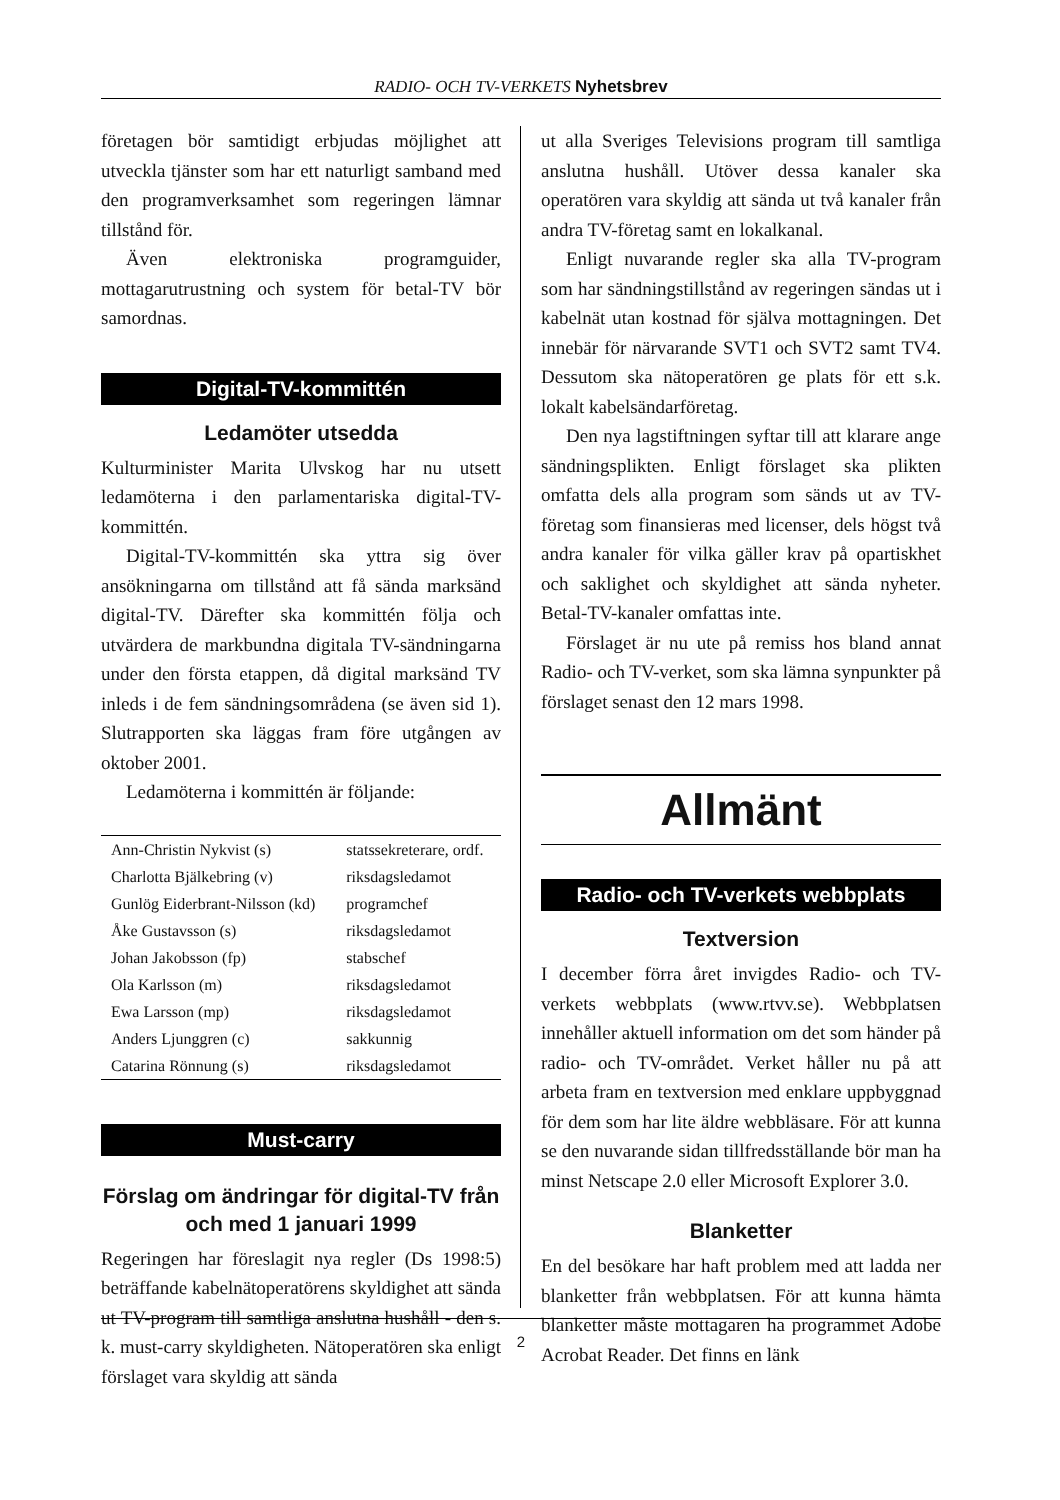RADIO- OCH TV-VERKETS Nyhetsbrev
företagen bör samtidigt erbjudas möjlighet att utveckla tjänster som har ett naturligt samband med den programverksamhet som regeringen lämnar tillstånd för.
Även elektroniska programguider, mottagarutrustning och system för betal-TV bör samordnas.
Digital-TV-kommittén
Ledamöter utsedda
Kulturminister Marita Ulvskog har nu utsett ledamöterna i den parlamentariska digital-TV-kommittén.
Digital-TV-kommittén ska yttra sig över ansökningarna om tillstånd att få sända marksänd digital-TV. Därefter ska kommittén följa och utvärdera de markbundna digitala TV-sändningarna under den första etappen, då digital marksänd TV inleds i de fem sändningsområdena (se även sid 1). Slutrapporten ska läggas fram före utgången av oktober 2001.
Ledamöterna i kommittén är följande:
| Ann-Christin Nykvist (s) | statssekreterare, ordf. |
| Charlotta Bjälkebring (v) | riksdagsledamot |
| Gunlög Eiderbrant-Nilsson (kd) | programchef |
| Åke Gustavsson (s) | riksdagsledamot |
| Johan Jakobsson (fp) | stabschef |
| Ola Karlsson (m) | riksdagsledamot |
| Ewa Larsson (mp) | riksdagsledamot |
| Anders Ljunggren (c) | sakkunnig |
| Catarina Rönnung (s) | riksdagsledamot |
Must-carry
Förslag om ändringar för digital-TV från och med 1 januari 1999
Regeringen har föreslagit nya regler (Ds 1998:5) beträffande kabelnätoperatörens skyldighet att sända ut TV-program till samtliga anslutna hushåll - den s. k. must-carry skyldigheten. Nätoperatören ska enligt förslaget vara skyldig att sända
ut alla Sveriges Televisions program till samtliga anslutna hushåll. Utöver dessa kanaler ska operatören vara skyldig att sända ut två kanaler från andra TV-företag samt en lokalkanal.
Enligt nuvarande regler ska alla TV-program som har sändningstillstånd av regeringen sändas ut i kabelnät utan kostnad för själva mottagningen. Det innebär för närvarande SVT1 och SVT2 samt TV4. Dessutom ska nätoperatören ge plats för ett s.k. lokalt kabelsändarföretag.
Den nya lagstiftningen syftar till att klarare ange sändningsplikten. Enligt förslaget ska plikten omfatta dels alla program som sänds ut av TV-företag som finansieras med licenser, dels högst två andra kanaler för vilka gäller krav på opartiskhet och saklighet och skyldighet att sända nyheter. Betal-TV-kanaler omfattas inte.
Förslaget är nu ute på remiss hos bland annat Radio- och TV-verket, som ska lämna synpunkter på förslaget senast den 12 mars 1998.
Allmänt
Radio- och TV-verkets webbplats
Textversion
I december förra året invigdes Radio- och TV-verkets webbplats (www.rtvv.se). Webbplatsen innehåller aktuell information om det som händer på radio- och TV-området. Verket håller nu på att arbeta fram en textversion med enklare uppbyggnad för dem som har lite äldre webbläsare. För att kunna se den nuvarande sidan tillfredsställande bör man ha minst Netscape 2.0 eller Microsoft Explorer 3.0.
Blanketter
En del besökare har haft problem med att ladda ner blanketter från webbplatsen. För att kunna hämta blanketter måste mottagaren ha programmet Adobe Acrobat Reader. Det finns en länk
2